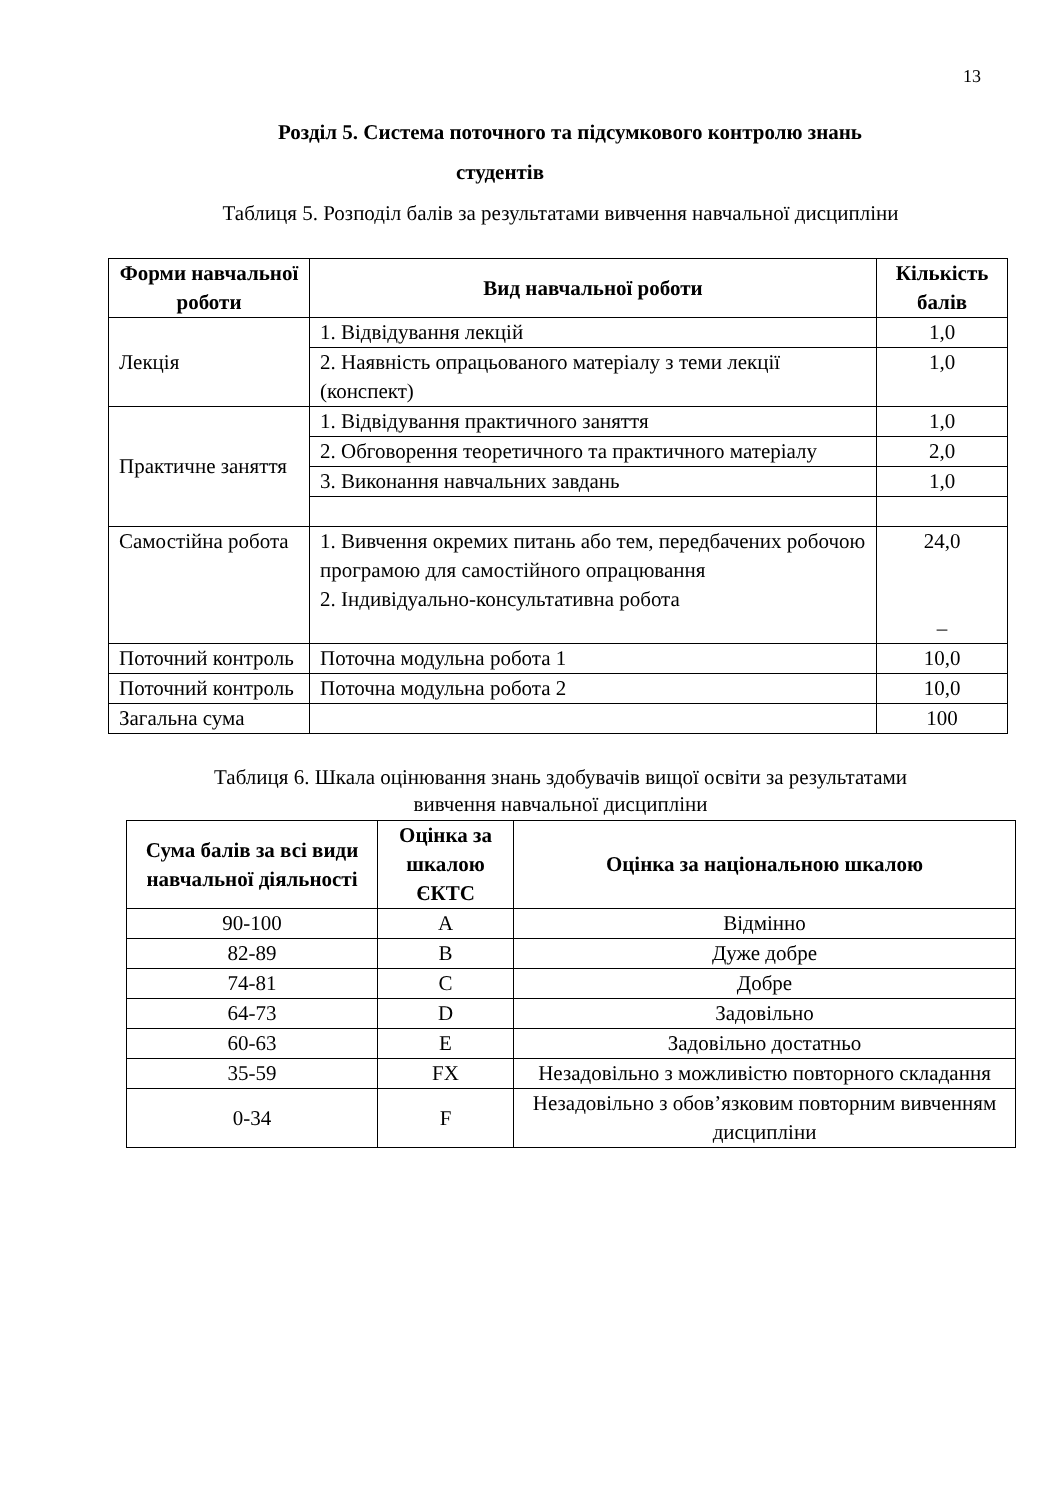13
Розділ 5. Система поточного та підсумкового контролю знань
студентів
Таблиця 5. Розподіл балів за результатами вивчення навчальної дисципліни
| Форми навчальної роботи | Вид навчальної роботи | Кількість балів |
| --- | --- | --- |
| Лекція | 1. Відвідування лекцій | 1,0 |
| | 2. Наявність опрацьованого матеріалу з теми лекції (конспект) | 1,0 |
| Практичне заняття | 1. Відвідування практичного заняття | 1,0 |
| | 2. Обговорення теоретичного та практичного матеріалу | 2,0 |
| | 3. Виконання навчальних завдань | 1,0 |
| Самостійна робота | 1. Вивчення окремих питань або тем, передбачених робочою програмою для самостійного опрацювання 2. Індивідуально-консультативна робота | 24,0 – |
| Поточний контроль | Поточна модульна робота 1 | 10,0 |
| Поточний контроль | Поточна модульна робота 2 | 10,0 |
| Загальна сума | | 100 |
Таблиця 6. Шкала оцінювання знань здобувачів вищої освіти за результатами
вивчення навчальної дисципліни
| Сума балів за всі види навчальної діяльності | Оцінка за шкалою ЄКТС | Оцінка за національною шкалою |
| --- | --- | --- |
| 90-100 | A | Відмінно |
| 82-89 | B | Дуже добре |
| 74-81 | C | Добре |
| 64-73 | D | Задовільно |
| 60-63 | E | Задовільно достатньо |
| 35-59 | FX | Незадовільно з можливістю повторного складання |
| 0-34 | F | Незадовільно з обов’язковим повторним вивченням дисципліни |